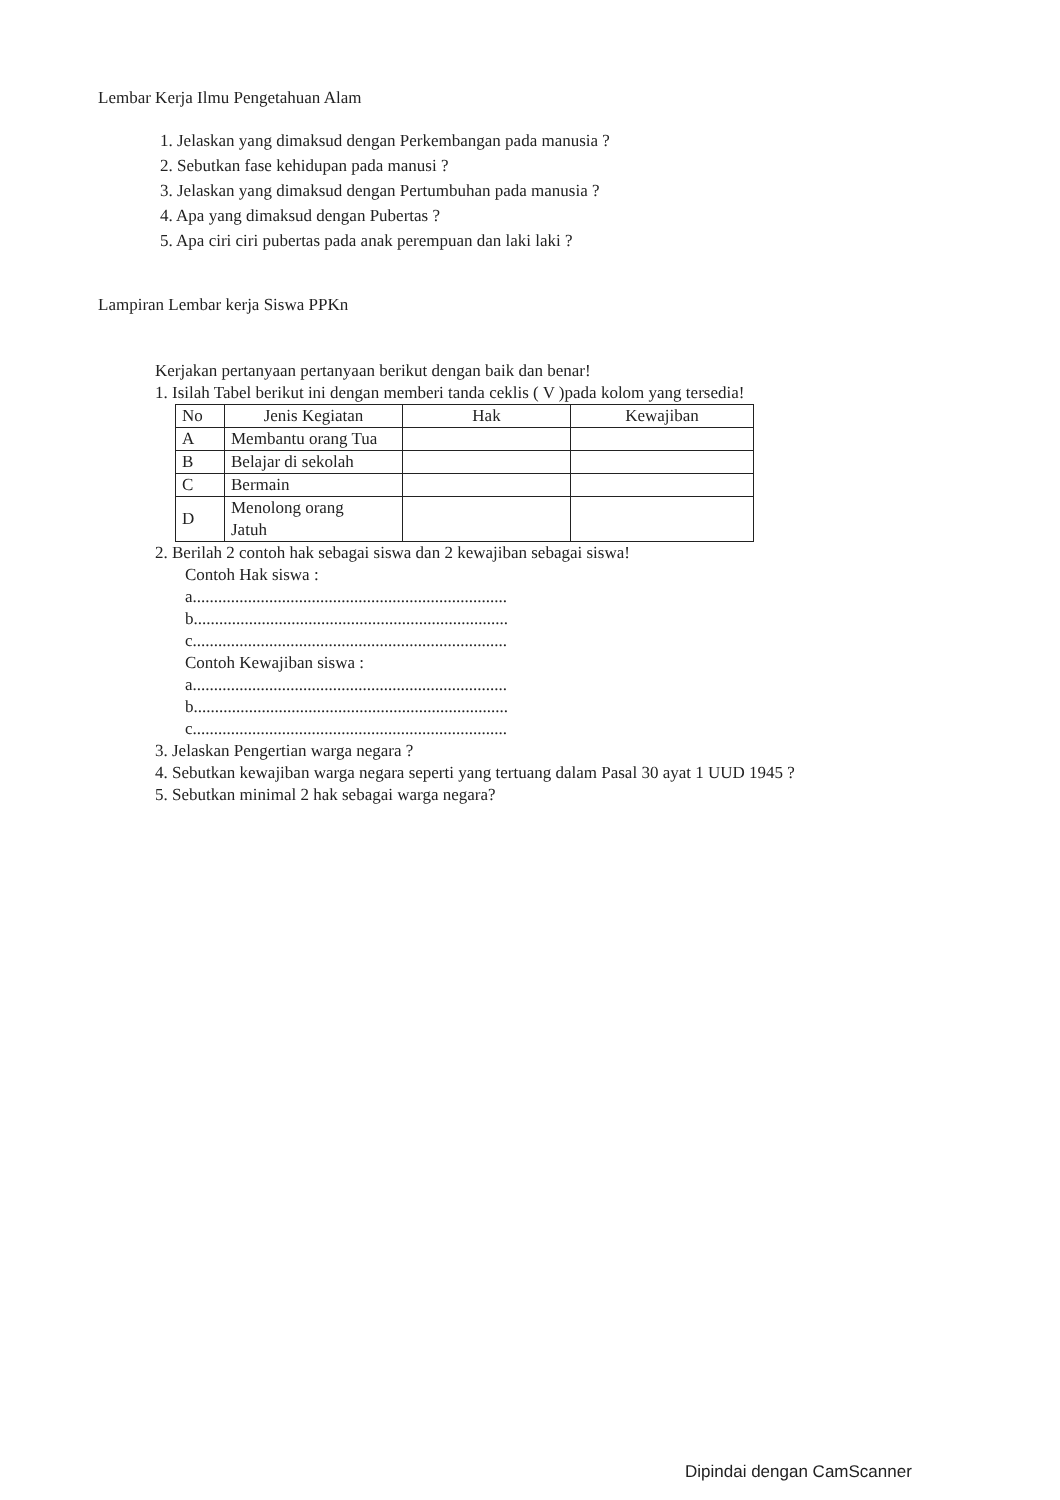Lembar Kerja Ilmu Pengetahuan Alam
1. Jelaskan yang dimaksud dengan Perkembangan pada manusia ?
2. Sebutkan fase kehidupan pada manusi ?
3. Jelaskan yang dimaksud dengan Pertumbuhan pada manusia ?
4. Apa yang dimaksud dengan Pubertas ?
5. Apa ciri ciri pubertas pada anak perempuan dan laki laki ?
Lampiran Lembar kerja Siswa PPKn
Kerjakan pertanyaan pertanyaan berikut dengan baik dan benar!
1. Isilah Tabel berikut ini dengan memberi tanda ceklis ( V )pada kolom yang tersedia!
| No | Jenis Kegiatan | Hak | Kewajiban |
| --- | --- | --- | --- |
| A | Membantu orang Tua | | |
| B | Belajar di sekolah | | |
| C | Bermain | | |
| D | Menolong orang Jatuh | | |
2. Berilah 2 contoh hak sebagai siswa dan 2 kewajiban sebagai siswa!
Contoh Hak siswa :
a..........................................................................
b..........................................................................
c..........................................................................
Contoh Kewajiban siswa :
a..........................................................................
b..........................................................................
c..........................................................................
3. Jelaskan Pengertian warga negara ?
4. Sebutkan kewajiban warga negara seperti yang tertuang dalam Pasal 30 ayat 1 UUD 1945 ?
5. Sebutkan minimal 2 hak sebagai warga negara?
Dipindai dengan CamScanner